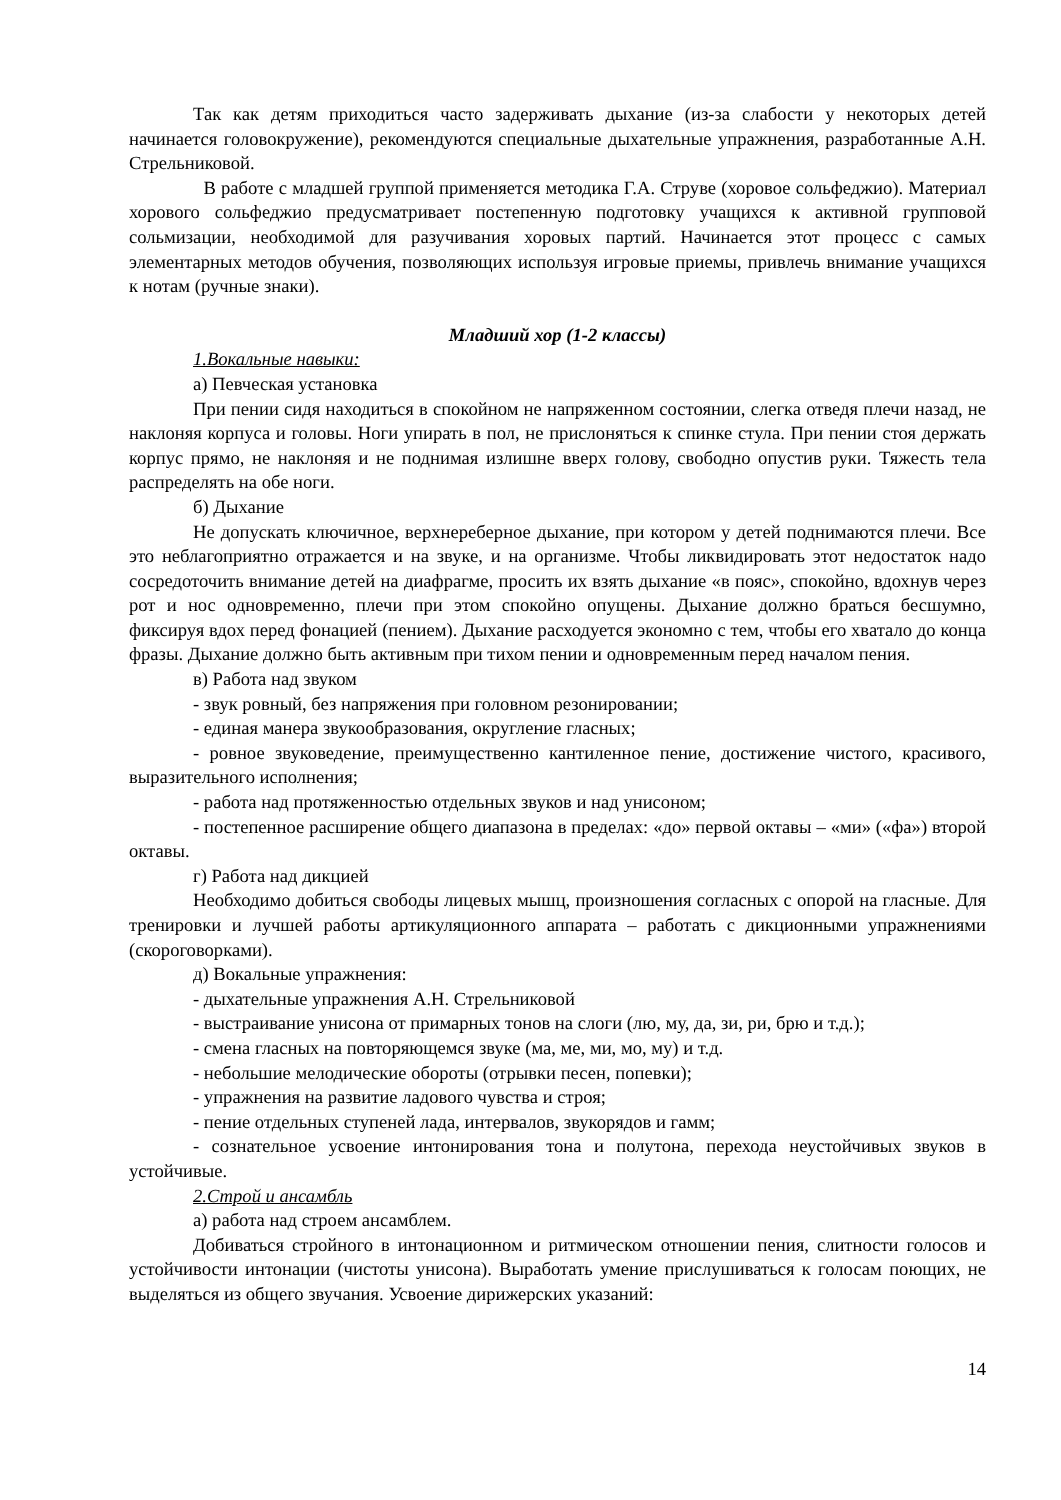Так как детям приходиться часто задерживать дыхание (из-за слабости у некоторых детей начинается головокружение), рекомендуются специальные дыхательные упражнения, разработанные А.Н. Стрельниковой.
В работе с младшей группой применяется методика Г.А. Струве (хоровое сольфеджио). Материал хорового сольфеджио предусматривает постепенную подготовку учащихся к активной групповой сольмизации, необходимой для разучивания хоровых партий. Начинается этот процесс с самых элементарных методов обучения, позволяющих используя игровые приемы, привлечь внимание учащихся к нотам (ручные знаки).
Младший хор (1-2 классы)
1.Вокальные навыки:
а) Певческая установка
При пении сидя находиться в спокойном не напряженном состоянии, слегка отведя плечи назад, не наклоняя корпуса и головы. Ноги упирать в пол, не прислоняться к спинке стула. При пении стоя держать корпус прямо, не наклоняя и не поднимая излишне вверх голову, свободно опустив руки. Тяжесть тела распределять на обе ноги.
б) Дыхание
Не допускать ключичное, верхнереберное дыхание, при котором у детей поднимаются плечи. Все это неблагоприятно отражается и на звуке, и на организме. Чтобы ликвидировать этот недостаток надо сосредоточить внимание детей на диафрагме, просить их взять дыхание «в пояс», спокойно, вдохнув через рот и нос одновременно, плечи при этом спокойно опущены. Дыхание должно браться бесшумно, фиксируя вдох перед фонацией (пением). Дыхание расходуется экономно с тем, чтобы его хватало до конца фразы. Дыхание должно быть активным при тихом пении и одновременным перед началом пения.
в) Работа над звуком
- звук ровный, без напряжения при головном резонировании;
- единая манера звукообразования, округление гласных;
- ровное звуковедение, преимущественно кантиленное пение, достижение чистого, красивого, выразительного исполнения;
- работа над протяженностью отдельных звуков и над унисоном;
- постепенное расширение общего диапазона в пределах: «до» первой октавы – «ми» («фа») второй октавы.
г) Работа над дикцией
Необходимо добиться свободы лицевых мышц, произношения согласных с опорой на гласные. Для тренировки и лучшей работы артикуляционного аппарата – работать с дикционными упражнениями (скороговорками).
д) Вокальные упражнения:
- дыхательные упражнения А.Н. Стрельниковой
- выстраивание унисона от примарных тонов на слоги (лю, му, да, зи, ри, брю и т.д.);
- смена гласных на повторяющемся звуке (ма, ме, ми, мо, му) и т.д.
- небольшие мелодические обороты (отрывки песен, попевки);
- упражнения на развитие ладового чувства и строя;
- пение отдельных ступеней лада, интервалов, звукорядов и гамм;
- сознательное усвоение интонирования тона и полутона, перехода неустойчивых звуков в устойчивые.
2.Строй и ансамбль
а) работа над строем ансамблем.
Добиваться стройного в интонационном и ритмическом отношении пения, слитности голосов и устойчивости интонации (чистоты унисона). Выработать умение прислушиваться к голосам поющих, не выделяться из общего звучания. Усвоение дирижерских указаний:
14